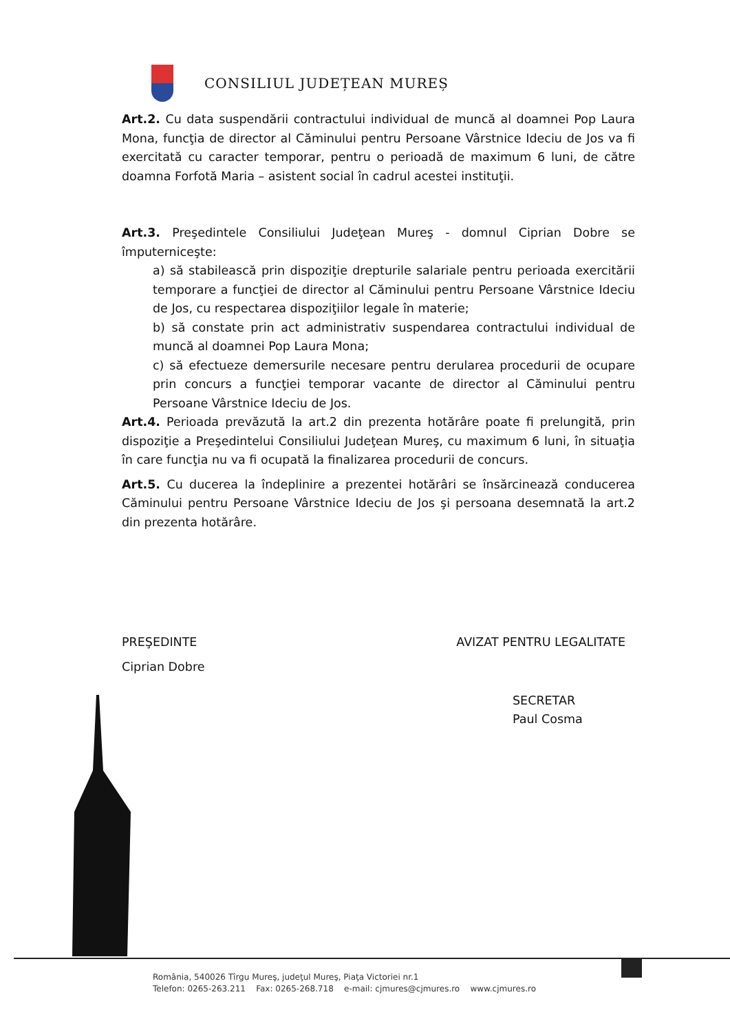CONSILIUL JUDEȚEAN MUREȘ
Art.2. Cu data suspendării contractului individual de muncă al doamnei Pop Laura Mona, funcţia de director al Căminului pentru Persoane Vârstnice Ideciu de Jos va fi exercitată cu caracter temporar, pentru o perioadă de maximum 6 luni, de către doamna Forfotă Maria – asistent social în cadrul acestei instituţii.
Art.3. Preşedintele Consiliului Judeţean Mureş - domnul Ciprian Dobre se împuterniceşte:
a) să stabilească prin dispoziţie drepturile salariale pentru perioada exercitării temporare a funcţiei de director al Căminului pentru Persoane Vârstnice Ideciu de Jos, cu respectarea dispoziţiilor legale în materie;
b) să constate prin act administrativ suspendarea contractului individual de muncă al doamnei Pop Laura Mona;
c) să efectueze demersurile necesare pentru derularea procedurii de ocupare prin concurs a funcţiei temporar vacante de director al Căminului pentru Persoane Vârstnice Ideciu de Jos.
Art.4. Perioada prevăzută la art.2 din prezenta hotărâre poate fi prelungită, prin dispoziţie a Preşedintelui Consiliului Judeţean Mureş, cu maximum 6 luni, în situaţia în care funcţia nu va fi ocupată la finalizarea procedurii de concurs.
Art.5. Cu ducerea la îndeplinire a prezentei hotărâri se însărcinează conducerea Căminului pentru Persoane Vârstnice Ideciu de Jos şi persoana desemnată la art.2 din prezenta hotărâre.
PREŞEDINTE AVIZAT PENTRU LEGALITATE
Ciprian Dobre
SECRETAR
Paul Cosma
România, 540026 Tîrgu Mureş, judeţul Mureş, Piaţa Victoriei nr.1
Telefon: 0265-263.211 Fax: 0265-268.718 e-mail: cjmures@cjmures.ro www.cjmures.ro